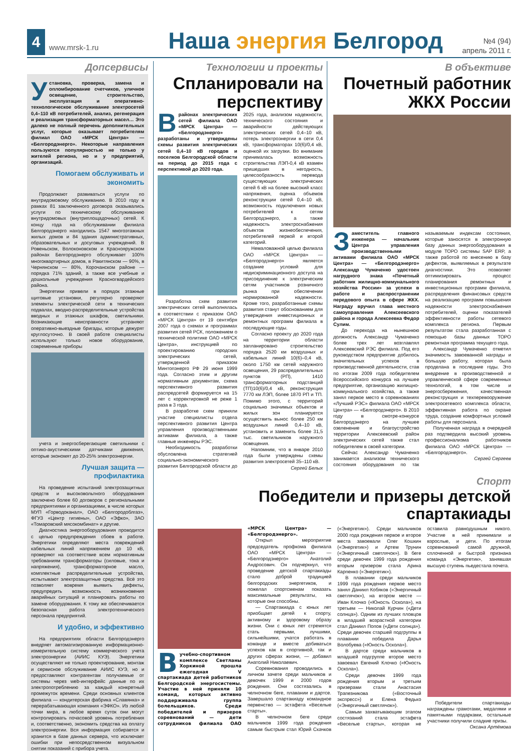4
www.mrsk-1.ru
Наша энергия Белгород
№4 (94)
апрель 2011 г.
Допсервисы
Установка, проверка, замена и опломбирование счетчиков, уличное освещение, строительство, эксплуатация и оперативно-технологическое обслуживание электросетей 0,4–110 кВ потребителей, анализ, регенерация и реализация трансформаторных масел… Это далеко не полный перечень дополнительных услуг, которые оказывает потребителям филиал ОАО «МРСК Центра» — «Белгородэнерго». Некоторые направления пользуются популярностью не только у жителей региона, но и у предприятий, организаций.
Помогаем обслуживать и экономить
Продолжают развиваться услуги по внутридомовому обслуживанию. В 2010 году в рамках 81 заключенного договора оказывались услуги по техническому обслуживанию внутридомовых (внутриплощадочных) сетей. К концу года на обслуживании филиала Белгородэнерго находились 1547 многоэтажных жилых домов и 84 здания административных, образовательных и досуговых учреждений. В Ровеньском, Волоконовском и Краснояружском районах Белгородэнерго обслуживает 100% многоквартирных домов, в Ракитянском — 90%, в Чернянском — 80%, Корочанском районе — порядка 71% зданий, а также все учебные и дошкольные учреждения Красногвардейского района.
Энергетики привели в порядок этажные щитовые установки, регулярно проверяют элементы электрической сети в технических подвалах, вводно-распределительные устройства вводных и этажных шкафов, светильники. Возникающие неисправности устраняют оперативно-выездные бригады, которые дежурят круглосуточно. В своей работе специалисты используют только новое оборудование, современные приборы
учета и энергосберегающие светильники с оптико-акустическими датчиками движения, которые экономят до 20-25% электроэнергии.
Лучшая защита — профилактика
На проведение испытаний электрозащитных средств и высоковольтного оборудования заключено более 60 договоров с региональными предприятиями и организациями, в числе которых МУП «Горводоканал», ОАО «Белгородоблгаз», ФГУЗ «Центр гигиены», ОАО «Эфко», ЗАО «Томаровский мясокомбинат» и другие.
Диагностика энергооборудования проводится с целью предупреждения сбоев в работе. Энергетики определяют места повреждений кабельных линий напряжением до 10 кВ, проверяют на соответствие всем нормативным требованиям трансформаторы (силовые, тока и напряжения), трансформаторное масло, комплектные распределительные устройства, испытывают электрозащитные средства. Всё это позволяет вовремя выявить дефекты, предупредить возможность возникновения аварийных ситуаций и планировать работы по замене оборудования. К тому же обеспечивается безопасная работа электротехнического персонала предприятий.
И удобно, и эффективно
На предприятиях области Белгородэнерго внедряет автоматизированную информационно-измерительную систему коммерческого учета электроэнергии (АИИС КУЭ). Энергетики осуществляют не только проектирование, монтаж и сервисное обслуживание АИИС КУЭ, но и предоставляют контрагентам получаемые от системы через web-интерфейс данные по их электропотреблению за каждый конкретный промежуток времени. Среди основных клиентов филиала — кондитерская фабрика «Славянка» и перерабатывающая компания «ЭФКО». Из любой точки мира, в любое время суток они могут контролировать почасовой уровень потребления и, соответственно, экономить средства на оплату электроэнергии. Вся информация собирается и хранится в базе данных сервера, что исключает ошибки при непосредственном визуальном снятии показаний с прибора учета.
Технологии и проекты
Спланировали на перспективу
Врайонах электрических сетей филиала ОАО «МРСК Центра» — «Белгородэнерго» разработаны и утверждены схемы развития электрических сетей 0,4–10 кВ городов и поселков Белгородской области на период до 2015 года с перспективой до 2020 года.
Разработка схем развития электрических сетей выполнялась в соответствии с приказом ОАО «МРСК Центра» от 19 сентября 2007 года о схемах и программах развития сетей РСК, положением о технической политике ОАО «МРСК Центра», инструкцией по проектированию городских электрических сетей, утвержденной приказом Минтопэнерго РФ 29 июня 1999 года. Согласно этим и другим нормативным документам, схема перспективного развития распредсетей формируется на 15 лет с корректировкой не реже 1 раза в 3 года.
В разработке схем приняли участие специалисты отдела перспективного развития Центра управления производственными активами филиала, а также главные инженеры РЭС.
Необходимость разработки обусловлена стратегией социально-экономического развития Белгородской области до 2025 года, анализом надежности, технического состояния и аварийности действующих электрических сетей 0,4–10 кВ, потерь электроэнергии в сети 0,4 кВ, трансформаторах 10(6)/0,4 кВ, оценкой их загрузки. Во внимание принималась возможность строительства ЛЭП-0,4 кВ взамен пришедших в негодность, целесообразность перевода существующих электрических сетей 6 кВ на более высокий класс напряжения, оценка объемов реконструкции сетей 0,4–10 кВ, возможность подключения новых потребителей к сетям Белгородэнерго, а также надежность электроснабжения объектов жизнеобеспечения, потребителей первой и второй категорий.
Немаловажной целью филиала ОАО «МРСК Центра» — «Белгородэнерго» является создание условий для недискриминационного доступа на присоединение к электрическим сетям участников розничного рынка при обеспечении нормированной надежности. Кроме того, разработанные схемы развития станут обоснованием для утверждения инвестиционных и ремонтных программ филиала в последующие годы.
Согласно проекту до 2020 года на территории области запланировано строительство порядка 2520 км воздушных и кабельных линий 10(6)–0,4 кВ, около 1750 км сетей наружного освещения, 29 распределительных пунктов (РП), 1410 трансформаторных подстанций (ТП)10(6)/0,4 кВ, реконструкция 7770 км ЛЭП, более 1870 РП и ТП. Помимо этого, с территорий социально значимых объектов и жилых зон планируется осуществить вынос более 250 км воздушных линий 0,4–10 кВ, установить и заменить более 31,5 тыс. светильников наружного освещения.
Напомним, что в январе 2010 года были утверждены схемы развития электросетей 35–110 кВ.
Сергей Белых
В объективе
Почетный работник ЖКХ России
Заместитель главного инженера — начальник Центра управления производственными активами филиала ОАО «МРСК Центра» — «Белгородэнерго» Александр Чумаченко удостоен нагрудного знака «Почетный работник жилищно-коммунального хозяйства России» за успехи в работе и распространении передового опыта в сфере ЖКХ. Награду вручил глава местного самоуправления Алексеевского района и города Алексеевка Федор Сулим.
До перехода на нынешнюю должность Александр Чумаченко более трех лет возглавлял Алексеевский РЭС филиала. Под его руководством предприятие добилось значительных успехов в производственной деятельности, став по итогам 2009 года победителем Всероссийского конкурса на лучшее предприятие, организацию жилищно-коммунального хозяйства, а также занял первое место в соревнованиях «Лучший РЭС» филиала ОАО «МРСК Центра» — «Белгородэнерго». В 2010 году в смотре-конкурсе Белгородэнерго на лучшее озеленение и благоустройство территории Алексеевский район электрических сетей также стал победителем в своей категории.
Сейчас Александр Чумаченко занимается анализом технического состояния оборудования по так называемым индексам состояния, которые заносятся в электронную базу данных энергооборудования в модуле ТОРО системы SAP ERP, а также работой по внесению в базу дефектов, выявляемых в результате диагностики. Это позволяет оптимизировать процесс планирования ремонтных и инвестиционных программ филиала, распределения финансовых средств на реализацию программ повышения надежности электроснабжения потребителей, оценки показателей эффективности работы сетевого комплекса региона. Первым результатом стала разработанная с помощью базы данных ТОРО ремонтная программа текущего года.
Александр Чумаченко отметил значимость завоеванной награды и большую работу, которая была проделана в последние годы. Это внедрение в производственной и управленческой сфере современных технологий, в том числе и энергосбережения, качественная реконструкция и техперевооружение электросетевого комплекса области, эффективная работа по охране труда, создание комфортных условий работы для персонала.
Полученная награда в очередной раз подтвердила высокий уровень профессионализма работников филиала ОАО «МРСК Центра» — «Белгородэнерго».
Сергей Сергеев
Спорт
Победители и призеры детской спартакиады
Вучебно-спортивном комплексе Светланы Хоркиной прошла ежегодная V спартакиада детей работников Белгородской энергосистемы. Участие в ней приняли 10 команд, которых активно поддерживала группа болельщиков. Среди победителей и призеров соревнований — дети сотрудников филиала ОАО «МРСК Центра» — «Белгородэнерго».
Открыл мероприятие председатель профкома филиала ОАО «МРСК Центра» — «Белгородэнерго» Анатолий Андросович. Он подчеркнул, что проведение детской спартакиады стало доброй традицией белгородских энергетиков, и пожелал спортсменам показать максимальные результаты, на которые они способны.
— Спартакиада с юных лет приобщает детей к спорту, активному и здоровому образу жизни. Они с юных лет стремятся стать первыми, лучшими, сильнейшими, учатся работать в команде и вместе добиваться успехов как в спортивной, так и других сферах жизни, — добавил Анатолий Николаевич.
Соревнования проводились в личном зачете среди мальчиков и девочек 1999 и 2000 годов рождения. Они состязались в челночном беге, плавании и дартсе. Завершало спартакиаду командное первенство — эстафета «Веселые старты».
В челночном беге среди мальчиков 1999 года рождения самым быстрым стал Юрий Скачков («Энергетик»). Среди мальчиков 2000 года рождения первое и второе места завоевали Олег Кошкин («Энергетик») и Артем Трунин («Энергичный светлячок»). В беге среди девочек 1999 года рождения вторым призером стала Арина Карпенко («Энергетик»).
В плавании среди мальчиков 1999 года рождения первое место занял Даниил Кобяков («Энергичный светлячок»), на втором месте — Иван Клочко («Юность Оскола»), на третьем — Николай Курчин («Дети солнца»). Одним из лучших пловцов в младшей возрастной категории стал Даниил Попов («Дети солнца»). Среди девочек старшей подгруппы в плавании победила Дарья Волобуева («Юность Оскола»).
В дартсе среди мальчиков в младшей подгруппе второе место завоевал Евгений Клочко («Юность Оскола»).
Среди девочек 1999 года рождения вторым и третьим призерами стали Анастасия Трапезникова («Восточный экспресс») и Елена Федько («Энергичный светлячок»).
Самым захватывающим этапом состязаний стала эстафета «Веселые старты», которая не оставила равнодушным никого. Участие в ней принимали и взрослые, и дети. По итогам соревнований самой дружной, сплоченной и быстрой признана команда «Энергетик», занявшая высшую ступень пьедестала почета.
Победители спартакиады награждены грамотами, медалями и памятными подарками, остальные участники получили сладкие призы.
Оксана Артёмова